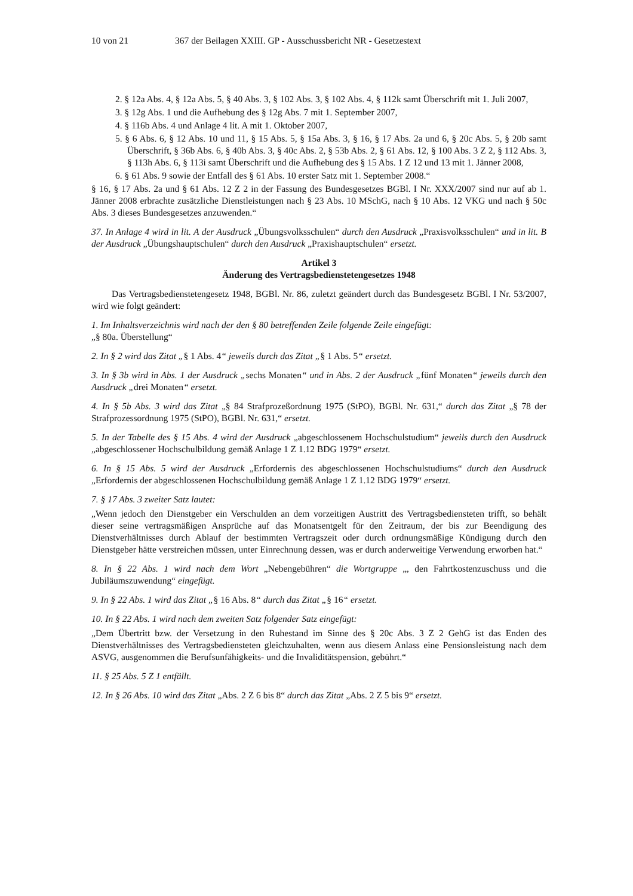10 von 21 367 der Beilagen XXIII. GP - Ausschussbericht NR - Gesetzestext
2. § 12a Abs. 4, § 12a Abs. 5, § 40 Abs. 3, § 102 Abs. 3, § 102 Abs. 4, § 112k samt Überschrift mit 1. Juli 2007,
3. § 12g Abs. 1 und die Aufhebung des § 12g Abs. 7 mit 1. September 2007,
4. § 116b Abs. 4 und Anlage 4 lit. A mit 1. Oktober 2007,
5. § 6 Abs. 6, § 12 Abs. 10 und 11, § 15 Abs. 5, § 15a Abs. 3, § 16, § 17 Abs. 2a und 6, § 20c Abs. 5, § 20b samt Überschrift, § 36b Abs. 6, § 40b Abs. 3, § 40c Abs. 2, § 53b Abs. 2, § 61 Abs. 12, § 100 Abs. 3 Z 2, § 112 Abs. 3, § 113h Abs. 6, § 113i samt Überschrift und die Aufhebung des § 15 Abs. 1 Z 12 und 13 mit 1. Jänner 2008,
6. § 61 Abs. 9 sowie der Entfall des § 61 Abs. 10 erster Satz mit 1. September 2008.“
§ 16, § 17 Abs. 2a und § 61 Abs. 12 Z 2 in der Fassung des Bundesgesetzes BGBl. I Nr. XXX/2007 sind nur auf ab 1. Jänner 2008 erbrachte zusätzliche Dienstleistungen nach § 23 Abs. 10 MSchG, nach § 10 Abs. 12 VKG und nach § 50c Abs. 3 dieses Bundesgesetzes anzuwenden.“
37. In Anlage 4 wird in lit. A der Ausdruck „Übungsvolksschulen“ durch den Ausdruck „Praxisvolksschulen“ und in lit. B der Ausdruck „Übungshauptschulen“ durch den Ausdruck „Praxishauptschulen“ ersetzt.
Artikel 3
Änderung des Vertragsbedienstetengesetzes 1948
Das Vertragsbedienstetengesetz 1948, BGBl. Nr. 86, zuletzt geändert durch das Bundesgesetz BGBl. I Nr. 53/2007, wird wie folgt geändert:
1. Im Inhaltsverzeichnis wird nach der den § 80 betreffenden Zeile folgende Zeile eingefügt:
„§ 80a. Überstellung“
2. In § 2 wird das Zitat „§ 1 Abs. 4“ jeweils durch das Zitat „§ 1 Abs. 5“ ersetzt.
3. In § 3b wird in Abs. 1 der Ausdruck „sechs Monaten“ und in Abs. 2 der Ausdruck „fünf Monaten“ jeweils durch den Ausdruck „drei Monaten“ ersetzt.
4. In § 5b Abs. 3 wird das Zitat „§ 84 Strafprozeßordnung 1975 (StPO), BGBl. Nr. 631,“ durch das Zitat „§ 78 der Strafprozessordnung 1975 (StPO), BGBl. Nr. 631,“ ersetzt.
5. In der Tabelle des § 15 Abs. 4 wird der Ausdruck „abgeschlossenem Hochschulstudium“ jeweils durch den Ausdruck „abgeschlossener Hochschulbildung gemäß Anlage 1 Z 1.12 BDG 1979“ ersetzt.
6. In § 15 Abs. 5 wird der Ausdruck „Erfordernis des abgeschlossenen Hochschulstudiums“ durch den Ausdruck „Erfordernis der abgeschlossenen Hochschulbildung gemäß Anlage 1 Z 1.12 BDG 1979“ ersetzt.
7. § 17 Abs. 3 zweiter Satz lautet:
„Wenn jedoch den Dienstgeber ein Verschulden an dem vorzeitigen Austritt des Vertragsbediensteten trifft, so behält dieser seine vertragsmäßigen Ansprüche auf das Monatsentgelt für den Zeitraum, der bis zur Beendigung des Dienstverhältnisses durch Ablauf der bestimmten Vertragszeit oder durch ordnungsmäßige Kündigung durch den Dienstgeber hätte verstreichen müssen, unter Einrechnung dessen, was er durch anderweitige Verwendung erworben hat.“
8. In § 22 Abs. 1 wird nach dem Wort „Nebengebühren“ die Wortgruppe „, den Fahrtkostenzuschuss und die Jubiläumszuwendung“ eingefügt.
9. In § 22 Abs. 1 wird das Zitat „§ 16 Abs. 8“ durch das Zitat „§ 16“ ersetzt.
10. In § 22 Abs. 1 wird nach dem zweiten Satz folgender Satz eingefügt:
„Dem Übertritt bzw. der Versetzung in den Ruhestand im Sinne des § 20c Abs. 3 Z 2 GehG ist das Enden des Dienstverhältnisses des Vertragsbediensteten gleichzuhalten, wenn aus diesem Anlass eine Pensionsleistung nach dem ASVG, ausgenommen die Berufsunfähigkeits- und die Invaliditätspension, gebührt.“
11. § 25 Abs. 5 Z 1 entfällt.
12. In § 26 Abs. 10 wird das Zitat „Abs. 2 Z 6 bis 8“ durch das Zitat „Abs. 2 Z 5 bis 9“ ersetzt.